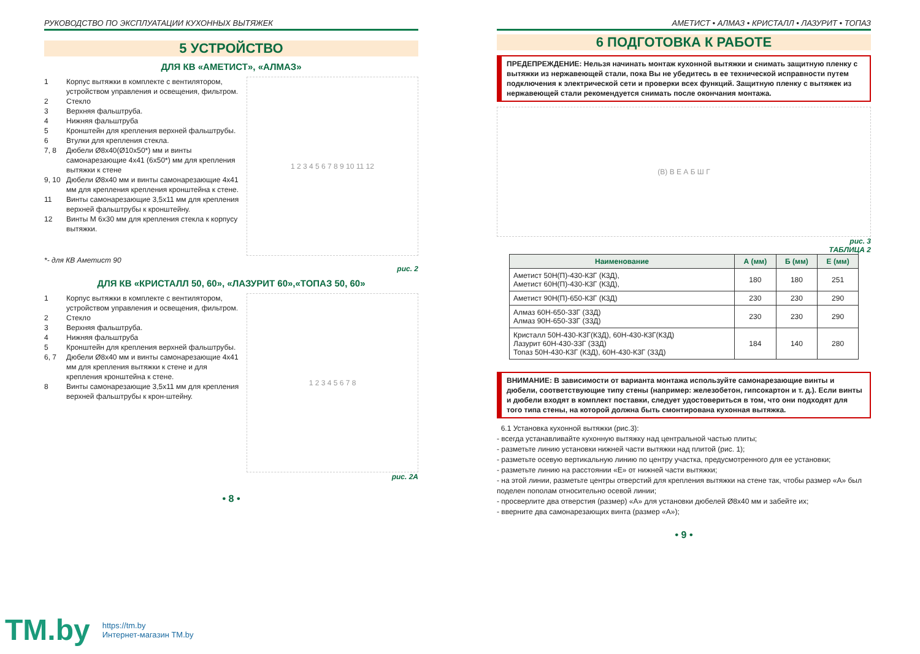РУКОВОДСТВО ПО ЭКСПЛУАТАЦИИ КУХОННЫХ ВЫТЯЖЕК
5 УСТРОЙСТВО
ДЛЯ КВ «АМЕТИСТ», «АЛМАЗ»
1 Корпус вытяжки в комплекте с вентилятором, устройством управления и освещения, фильтром.
2 Стекло
3 Верхняя фальштруба.
4 Нижняя фальштруба
5 Кронштейн для крепления верхней фальштрубы.
6 Втулки для крепления стекла.
7, 8 Дюбели Ø8x40(Ø10x50*) мм и винты самонарезающие 4x41 (6x50*) мм для крепления вытяжки к стене
9, 10 Дюбели Ø8x40 мм и винты самонарезающие 4x41 мм для крепления крепления кронштейна к стене.
11 Винты самонарезающие 3,5x11 мм для крепления верхней фальштрубы к кронштейну.
12 Винты М 6x30 мм для крепления стекла к корпусу вытяжки.
1 2 3 4 5 6 7 8 9 10 11 12
*- для КВ Аметист 90
рис. 2
ДЛЯ КВ «КРИСТАЛЛ 50, 60», «ЛАЗУРИТ 60»,«ТОПАЗ 50, 60»
1 Корпус вытяжки в комплекте с вентилятором, устройством управления и освещения, фильтром.
2 Стекло
3 Верхняя фальштруба.
4 Нижняя фальштруба
5 Кронштейн для крепления верхней фальштрубы.
6, 7 Дюбели Ø8x40 мм и винты самонарезающие 4x41 мм для крепления вытяжки к стене и для крепления кронштейна к стене.
8 Винты самонарезающие 3,5x11 мм для крепления верхней фальштрубы к крон-штейну.
1 2 3 4 5 6 7 8
рис. 2А
• 8 •
АМЕТИСТ • АЛМАЗ • КРИСТАЛЛ • ЛАЗУРИТ • ТОПАЗ
6 ПОДГОТОВКА К РАБОТЕ
ПРЕДЕПРЕЖДЕНИЕ: Нельзя начинать монтаж кухонной вытяжки и снимать защитную пленку с вытяжки из нержавеющей стали, пока Вы не убедитесь в ее технической исправности путем подключения к электрической сети и проверки всех функций. Защитную пленку с вытяжек из нержавеющей стали рекомендуется снимать после окончания монтажа.
(В) В Е А Б Ш Г
рис. 3
ТАБЛИЦА 2
| Наименование | А (мм) | Б (мм) | Е (мм) |
| --- | --- | --- | --- |
| Аметист 50Н(П)-430-К3Г (К3Д), Аметист 60Н(П)-430-К3Г (К3Д), | 180 | 180 | 251 |
| Аметист 90Н(П)-650-К3Г (К3Д) | 230 | 230 | 290 |
| Алмаз 60Н-650-З3Г (З3Д) Алмаз 90Н-650-З3Г (З3Д) | 230 | 230 | 290 |
| Кристалл 50Н-430-К3Г(К3Д), 60Н-430-К3Г(К3Д) Лазурит 60Н-430-З3Г (З3Д) Топаз 50Н-430-К3Г (К3Д), 60Н-430-К3Г (З3Д) | 184 | 140 | 280 |
ВНИМАНИЕ: В зависимости от варианта монтажа используйте самонарезающие винты и дюбели, соответствующие типу стены (например: железобетон, гипсокартон и т. д.). Если винты и дюбели входят в комплект поставки, следует удостовериться в том, что они подходят для того типа стены, на которой должна быть смонтирована кухонная вытяжка.
6.1 Установка кухонной вытяжки (рис.3):
- всегда устанавливайте кухонную вытяжку над центральной частью плиты;
- разметьте линию установки нижней части вытяжки над плитой (рис. 1);
- разметьте осевую вертикальную линию по центру участка, предусмотренного для ее установки;
- разметьте линию на расстоянии «Е» от нижней части вытяжки;
- на этой линии, разметьте центры отверстий для крепления вытяжки на стене так, чтобы размер «А» был поделен пополам относительно осевой линии;
- просверлите два отверстия (размер) «А» для установки дюбелей Ø8x40 мм и забейте их;
- вверните два самонарезающих винта (размер «А»);
• 9 •
TM.by
https://tm.by
Интернет-магазин TM.by